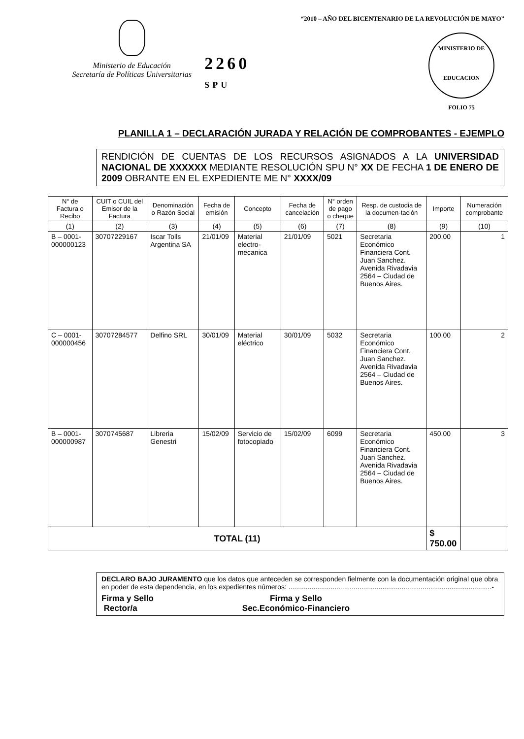Ministerio de Educación
Secretaría de Políticas Universitarias
2260 SPU
“2010 – AÑO DEL BICENTENARIO DE LA REVOLUCIÓN DE MAYO”
MINISTERIO DE EDUCACION
FOLIO 75
PLANILLA 1 – DECLARACIÓN JURADA Y RELACIÓN DE COMPROBANTES - EJEMPLO
RENDICIÓN DE CUENTAS DE LOS RECURSOS ASIGNADOS A LA UNIVERSIDAD NACIONAL DE XXXXXX MEDIANTE RESOLUCIÓN SPU N° XX DE FECHA 1 DE ENERO DE 2009 OBRANTE EN EL EXPEDIENTE ME N° XXXX/09
| N° de Factura o Recibo | CUIT o CUIL del Emisor de la Factura | Denominación o Razón Social | Fecha de emisión | Concepto | Fecha de cancelación | N° orden de pago o cheque | Resp. de custodia de la documen-tación | Importe | Numeración comprobante |
| --- | --- | --- | --- | --- | --- | --- | --- | --- | --- |
| (1) | (2) | (3) | (4) | (5) | (6) | (7) | (8) | (9) | (10) |
| B – 0001-000000123 | 30707229167 | Iscar Tolls Argentina SA | 21/01/09 | Material electro-mecanica | 21/01/09 | 5021 | Secretaria Económico Financiera Cont. Juan Sanchez. Avenida Rivadavia 2564 – Ciudad de Buenos Aires. | 200.00 | 1 |
| C – 0001-000000456 | 30707284577 | Delfino SRL | 30/01/09 | Material eléctrico | 30/01/09 | 5032 | Secretaria Económico Financiera Cont. Juan Sanchez. Avenida Rivadavia 2564 – Ciudad de Buenos Aires. | 100.00 | 2 |
| B – 0001-000000987 | 3070745687 | Libreria Genestri | 15/02/09 | Servicio de fotocopiado | 15/02/09 | 6099 | Secretaria Económico Financiera Cont. Juan Sanchez. Avenida Rivadavia 2564 – Ciudad de Buenos Aires. | 450.00 | 3 |
| TOTAL (11) | | | | | | | | $ 750.00 | |
DECLARO BAJO JURAMENTO que los datos que anteceden se corresponden fielmente con la documentación original que obra en poder de esta dependencia, en los expedientes números: ..........................................................................................................-
Firma y Sello
Rector/a
Firma y Sello
Sec.Económico-Financiero